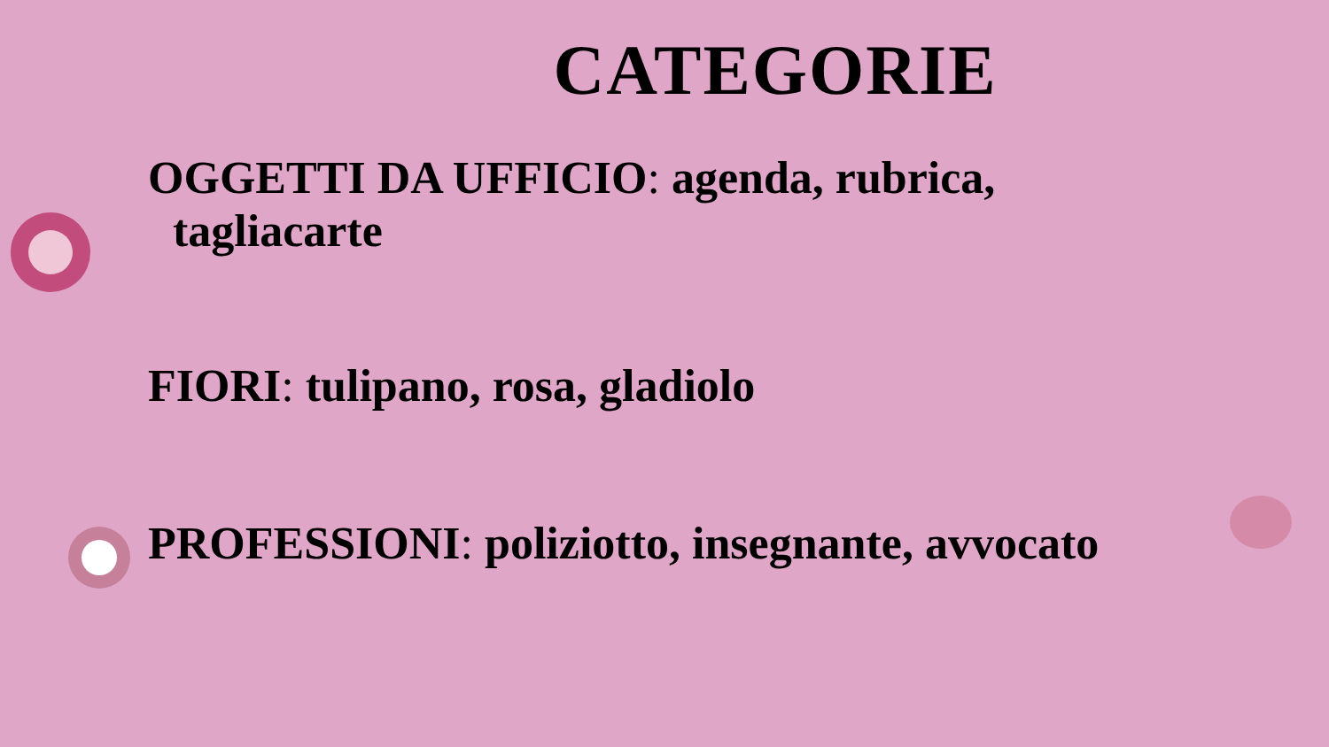CATEGORIE
OGGETTI DA UFFICIO: agenda, rubrica,
tagliacarte
FIORI: tulipano, rosa, gladiolo
PROFESSIONI: poliziotto, insegnante, avvocato